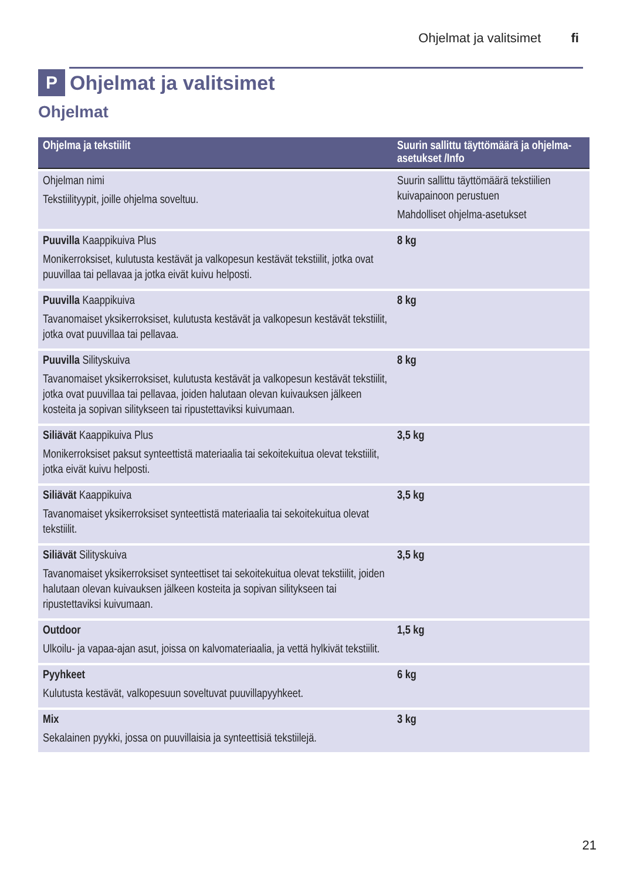Ohjelmat ja valitsimet fi
P Ohjelmat ja valitsimet
Ohjelmat
| Ohjelma ja tekstiilit | Suurin sallittu täyttömäärä ja ohjelma-asetukset /Info |
| --- | --- |
| Ohjelman nimi Tekstiilityypit, joille ohjelma soveltuu. | Suurin sallittu täyttömäärä tekstiilien kuivapainoon perustuen Mahdolliset ohjelma-asetukset |
| Puuvilla Kaappikuiva Plus Monikerroksiset, kulutusta kestävät ja valkopesun kestävät tekstiilit, jotka ovat puuvillaa tai pellavaa ja jotka eivät kuivu helposti. | 8 kg |
| Puuvilla Kaappikuiva Tavanomaiset yksikerroksiset, kulutusta kestävät ja valkopesun kestävät tekstiilit, jotka ovat puuvillaa tai pellavaa. | 8 kg |
| Puuvilla Silityskuiva Tavanomaiset yksikerroksiset, kulutusta kestävät ja valkopesun kestävät tekstiilit, jotka ovat puuvillaa tai pellavaa, joiden halutaan olevan kuivauksen jälkeen kosteita ja sopivan silitykseen tai ripustettaviksi kuivumaan. | 8 kg |
| Siliävät Kaappikuiva Plus Monikerroksiset paksut synteettistä materiaalia tai sekoitekuitua olevat tekstiilit, jotka eivät kuivu helposti. | 3,5 kg |
| Siliävät Kaappikuiva Tavanomaiset yksikerroksiset synteettistä materiaalia tai sekoitekuitua olevat tekstiilit. | 3,5 kg |
| Siliävät Silityskuiva Tavanomaiset yksikerroksiset synteettiset tai sekoitekuitua olevat tekstiilit, joiden halutaan olevan kuivauksen jälkeen kosteita ja sopivan silitykseen tai ripustettaviksi kuivumaan. | 3,5 kg |
| Outdoor Ulkoilu- ja vapaa-ajan asut, joissa on kalvomateriaalia, ja vettä hylkivät tekstiilit. | 1,5 kg |
| Pyyhkeet Kulutusta kestävät, valkopesuun soveltuvat puuvillapyyhkeet. | 6 kg |
| Mix Sekalainen pyykki, jossa on puuvillaisia ja synteettisiä tekstiilejä. | 3 kg |
21